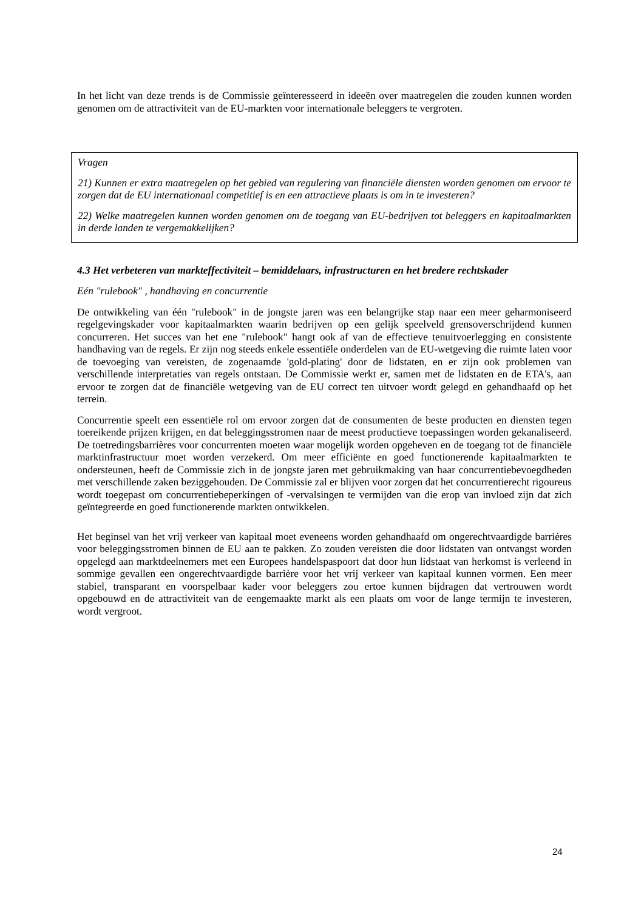In het licht van deze trends is de Commissie geïnteresseerd in ideeën over maatregelen die zouden kunnen worden genomen om de attractiviteit van de EU-markten voor internationale beleggers te vergroten.
Vragen
21) Kunnen er extra maatregelen op het gebied van regulering van financiële diensten worden genomen om ervoor te zorgen dat de EU internationaal competitief is en een attractieve plaats is om in te investeren?
22) Welke maatregelen kunnen worden genomen om de toegang van EU-bedrijven tot beleggers en kapitaalmarkten in derde landen te vergemakkelijken?
4.3 Het verbeteren van markteffectiviteit – bemiddelaars, infrastructuren en het bredere rechtskader
Eén "rulebook" , handhaving en concurrentie
De ontwikkeling van één "rulebook" in de jongste jaren was een belangrijke stap naar een meer geharmoniseerd regelgevingskader voor kapitaalmarkten waarin bedrijven op een gelijk speelveld grensoverschrijdend kunnen concurreren. Het succes van het ene "rulebook" hangt ook af van de effectieve tenuitvoerlegging en consistente handhaving van de regels. Er zijn nog steeds enkele essentiële onderdelen van de EU-wetgeving die ruimte laten voor de toevoeging van vereisten, de zogenaamde 'gold-plating' door de lidstaten, en er zijn ook problemen van verschillende interpretaties van regels ontstaan. De Commissie werkt er, samen met de lidstaten en de ETA's, aan ervoor te zorgen dat de financiële wetgeving van de EU correct ten uitvoer wordt gelegd en gehandhaafd op het terrein.
Concurrentie speelt een essentiële rol om ervoor zorgen dat de consumenten de beste producten en diensten tegen toereikende prijzen krijgen, en dat beleggingsstromen naar de meest productieve toepassingen worden gekanaliseerd. De toetredingsbarrières voor concurrenten moeten waar mogelijk worden opgeheven en de toegang tot de financiële marktinfrastructuur moet worden verzekerd. Om meer efficiënte en goed functionerende kapitaalmarkten te ondersteunen, heeft de Commissie zich in de jongste jaren met gebruikmaking van haar concurrentiebevoegdheden met verschillende zaken beziggehouden. De Commissie zal er blijven voor zorgen dat het concurrentierecht rigoureus wordt toegepast om concurrentiebeperkingen of -vervalsingen te vermijden van die erop van invloed zijn dat zich geïntegreerde en goed functionerende markten ontwikkelen.
Het beginsel van het vrij verkeer van kapitaal moet eveneens worden gehandhaafd om ongerechtvaardigde barrières voor beleggingsstromen binnen de EU aan te pakken. Zo zouden vereisten die door lidstaten van ontvangst worden opgelegd aan marktdeelnemers met een Europees handelspaspoort dat door hun lidstaat van herkomst is verleend in sommige gevallen een ongerechtvaardigde barrière voor het vrij verkeer van kapitaal kunnen vormen. Een meer stabiel, transparant en voorspelbaar kader voor beleggers zou ertoe kunnen bijdragen dat vertrouwen wordt opgebouwd en de attractiviteit van de eengemaakte markt als een plaats om voor de lange termijn te investeren, wordt vergroot.
24